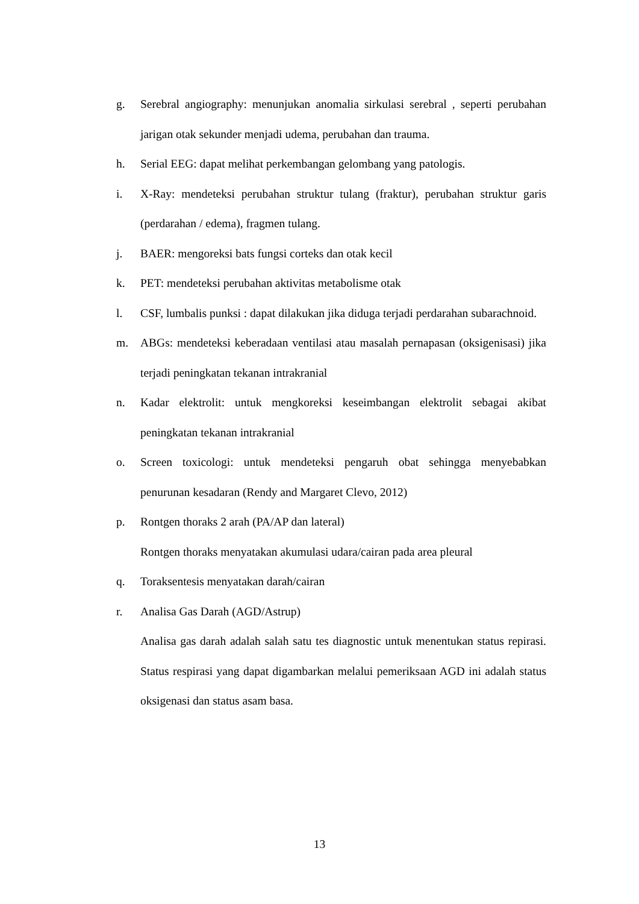g. Serebral angiography: menunjukan anomalia sirkulasi serebral , seperti perubahan jarigan otak sekunder menjadi udema, perubahan dan trauma.
h. Serial EEG: dapat melihat perkembangan gelombang yang patologis.
i. X-Ray: mendeteksi perubahan struktur tulang (fraktur), perubahan struktur garis (perdarahan / edema), fragmen tulang.
j. BAER: mengoreksi bats fungsi corteks dan otak kecil
k. PET: mendeteksi perubahan aktivitas metabolisme otak
l. CSF, lumbalis punksi : dapat dilakukan jika diduga terjadi perdarahan subarachnoid.
m. ABGs: mendeteksi keberadaan ventilasi atau masalah pernapasan (oksigenisasi) jika terjadi peningkatan tekanan intrakranial
n. Kadar elektrolit: untuk mengkoreksi keseimbangan elektrolit sebagai akibat peningkatan tekanan intrakranial
o. Screen toxicologi: untuk mendeteksi pengaruh obat sehingga menyebabkan penurunan kesadaran (Rendy and Margaret Clevo, 2012)
p. Rontgen thoraks 2 arah (PA/AP dan lateral)
Rontgen thoraks menyatakan akumulasi udara/cairan pada area pleural
q. Toraksentesis menyatakan darah/cairan
r. Analisa Gas Darah (AGD/Astrup)
Analisa gas darah adalah salah satu tes diagnostic untuk menentukan status repirasi. Status respirasi yang dapat digambarkan melalui pemeriksaan AGD ini adalah status oksigenasi dan status asam basa.
13